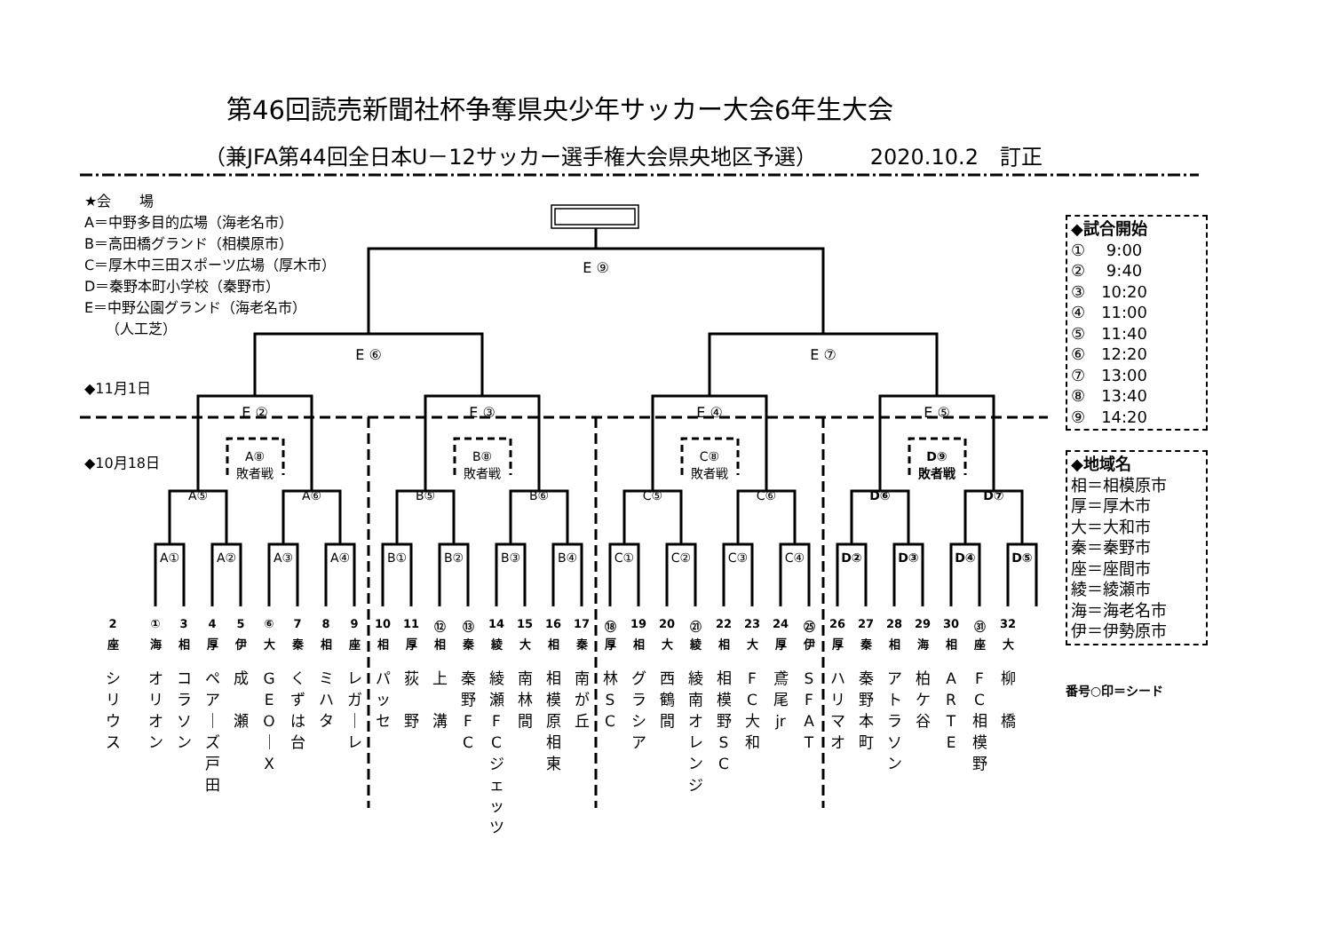第46回読売新聞社杯争奪県央少年サッカー大会6年生大会
（兼JFA第44回全日本U－12サッカー選手権大会県央地区予選） 2020.10.2　訂正
★会　　場
A＝中野多目的広場（海老名市）
B＝高田橋グランド（相模原市）
C＝厚木中三田スポーツ広場（厚木市）
D＝秦野本町小学校（秦野市）
E＝中野公園グランド（海老名市）
　　（人工芝）
E ⑨
E ⑥
E ⑦
◆11月1日
E ②
E ③
E ④
E ⑤
◆10月18日
A⑧
敗者戦
B⑧
敗者戦
C⑧
敗者戦
D⑨
敗者戦
A⑤
A⑥
B⑤
B⑥
C⑤
C⑥
D⑥
D⑦
A①
A②
A③
A④
B①
B②
B③
B④
C①
C②
C③
C④
D②
D③
D④
D⑤
①
2
3
4
5
⑥
7
8
9
10
11
⑫
⑬
14
15
16
17
⑱
19
20
㉑
22
23
24
㉕
26
27
28
29
30
㉛
32
海
座
相
厚
伊
大
秦
相
座
相
厚
相
秦
綾
大
相
秦
厚
相
大
綾
相
大
厚
伊
厚
秦
相
海
相
座
大
オ
リ
オ
ン
シ
リ
ウ
ス
コ
ラ
ソ
ン
ペ
ア
｜
ズ
戸
田
成
瀬
G
E
O
｜
X
く
ず
は
台
ミ
ハ
タ
レ
ガ
｜
レ
パ
ッ
セ
荻
野
上
溝
秦
野
F
C
綾
瀬
F
C
ジェ
ッツ
南
林
間
相
模
原
相
東
南
が
丘
林
S
C
グ
ラ
シ
ア
西
鶴
間
綾
南
オ
レ
ン
ジ
相
模
野
S
C
F
C
大
和
鳶
尾
jr
S
F
A
T
ハ
リ
マ
オ
秦
野
本
町
ア
ト
ラ
ソ
ン
柏
ケ
谷
A
R
T
E
F
C
相
模
野
柳
橋
◆試合開始
①　 9:00
②　 9:40
③　10:20
④　11:00
⑤　11:40
⑥　12:20
⑦　13:00
⑧　13:40
⑨　14:20
◆地域名
相＝相模原市
厚＝厚木市
大＝大和市
秦＝秦野市
座＝座間市
綾＝綾瀬市
海＝海老名市
伊＝伊勢原市
番号○印＝シード